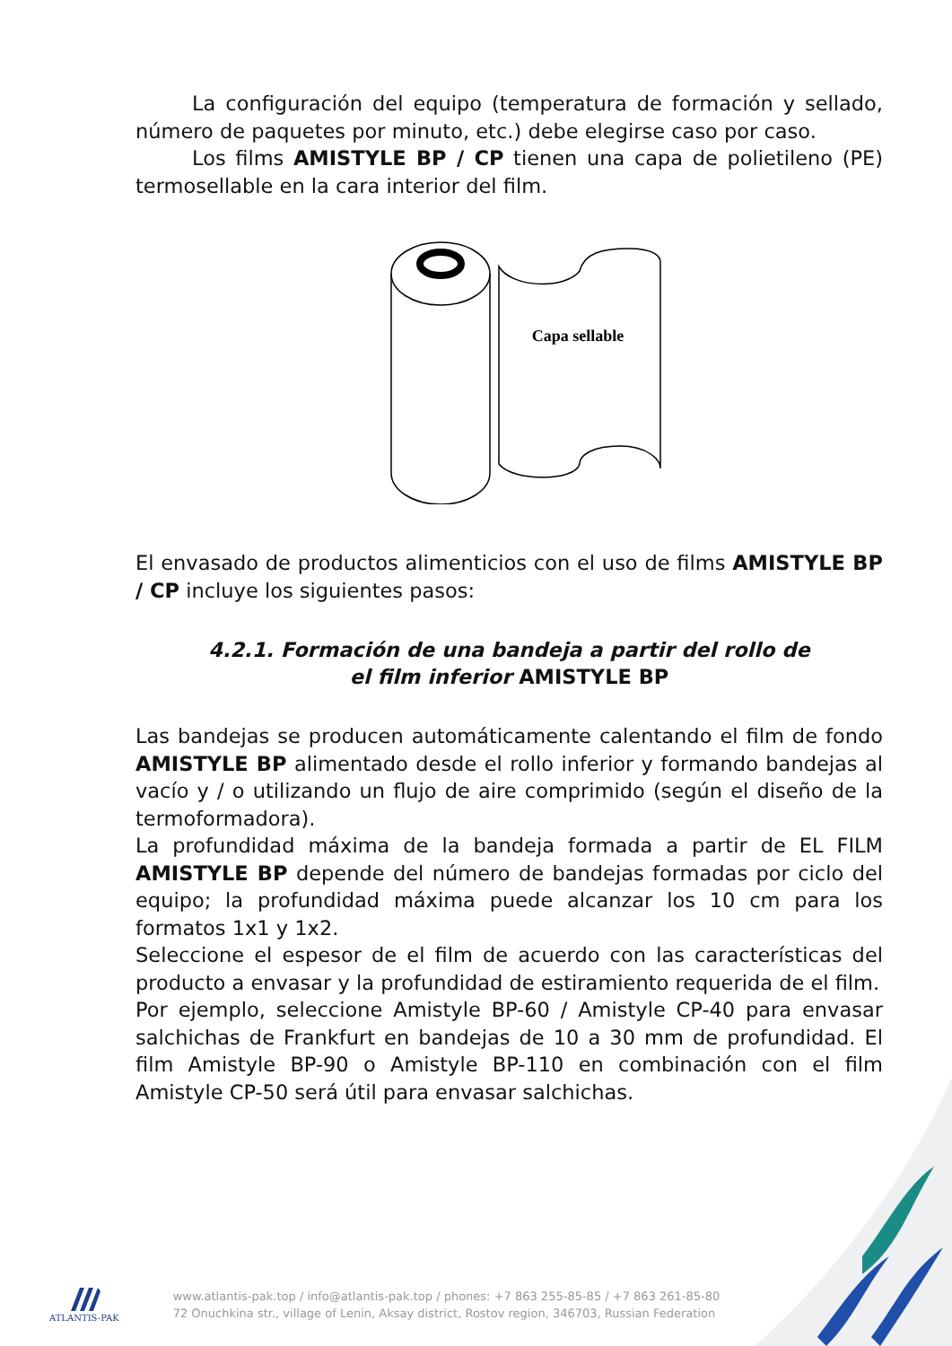La configuración del equipo (temperatura de formación y sellado, número de paquetes por minuto, etc.) debe elegirse caso por caso.
Los films AMISTYLE BP / CP tienen una capa de polietileno (PE) termosellable en la cara interior del film.
Capa sellable
El envasado de productos alimenticios con el uso de films AMISTYLE BP / CP incluye los siguientes pasos:
4.2.1. Formación de una bandeja a partir del rollo de
el film inferior AMISTYLE BP
Las bandejas se producen automáticamente calentando el film de fondo AMISTYLE BP alimentado desde el rollo inferior y formando bandejas al vacío y / o utilizando un flujo de aire comprimido (según el diseño de la termoformadora).
La profundidad máxima de la bandeja formada a partir de EL FILM AMISTYLE BP depende del número de bandejas formadas por ciclo del equipo; la profundidad máxima puede alcanzar los 10 cm para los formatos 1x1 y 1x2.
Seleccione el espesor de el film de acuerdo con las características del producto a envasar y la profundidad de estiramiento requerida de el film.
Por ejemplo, seleccione Amistyle BP-60 / Amistyle CP-40 para envasar salchichas de Frankfurt en bandejas de 10 a 30 mm de profundidad. El film Amistyle BP-90 o Amistyle BP-110 en combinación con el film Amistyle CP-50 será útil para envasar salchichas.
ATLANTIS-PAK
www.atlantis-pak.top / info@atlantis-pak.top / phones: +7 863 255-85-85 / +7 863 261-85-80
72 Onuchkina str., village of Lenin, Aksay district, Rostov region, 346703, Russian Federation